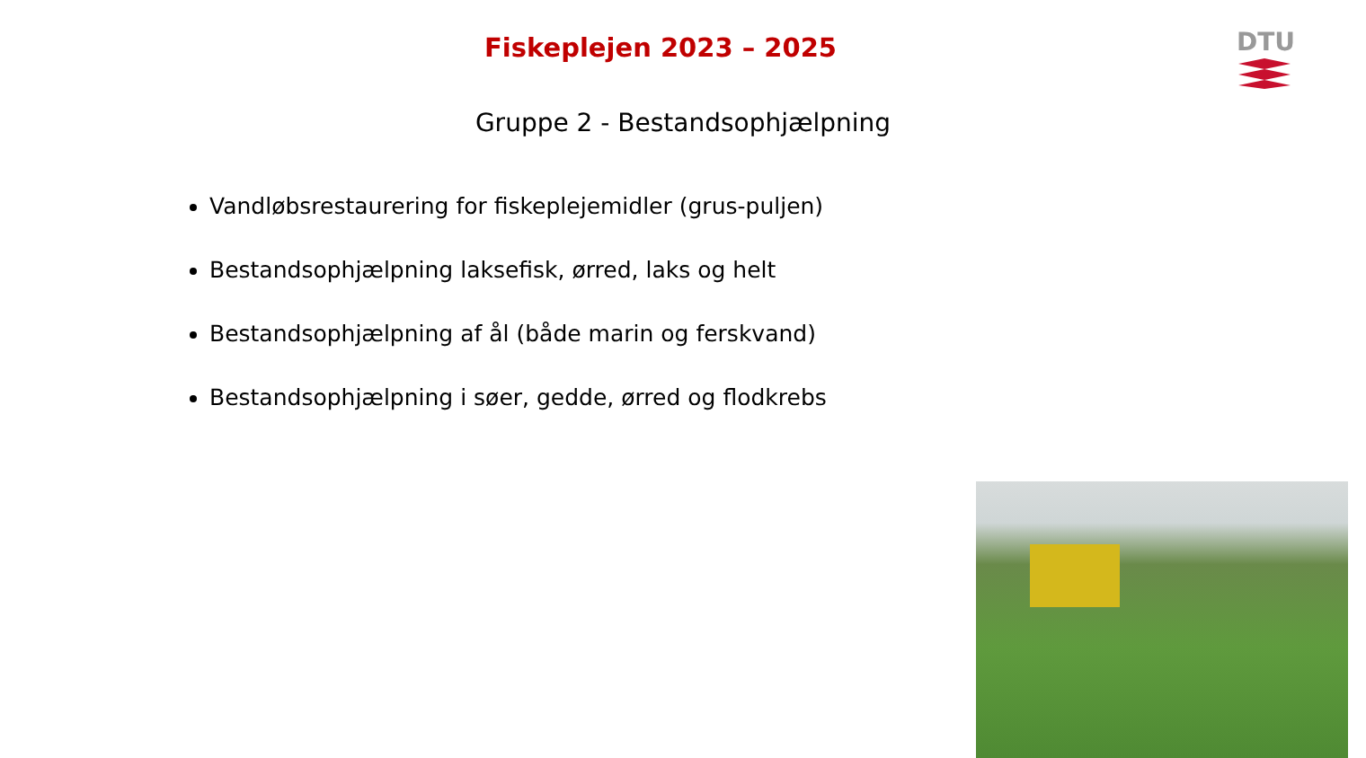Fiskeplejen 2023 – 2025
DTU
Gruppe 2 - Bestandsophjælpning
Vandløbsrestaurering for fiskeplejemidler (grus-puljen)
Bestandsophjælpning laksefisk, ørred, laks og helt
Bestandsophjælpning af ål (både marin og ferskvand)
Bestandsophjælpning i søer, gedde, ørred og flodkrebs